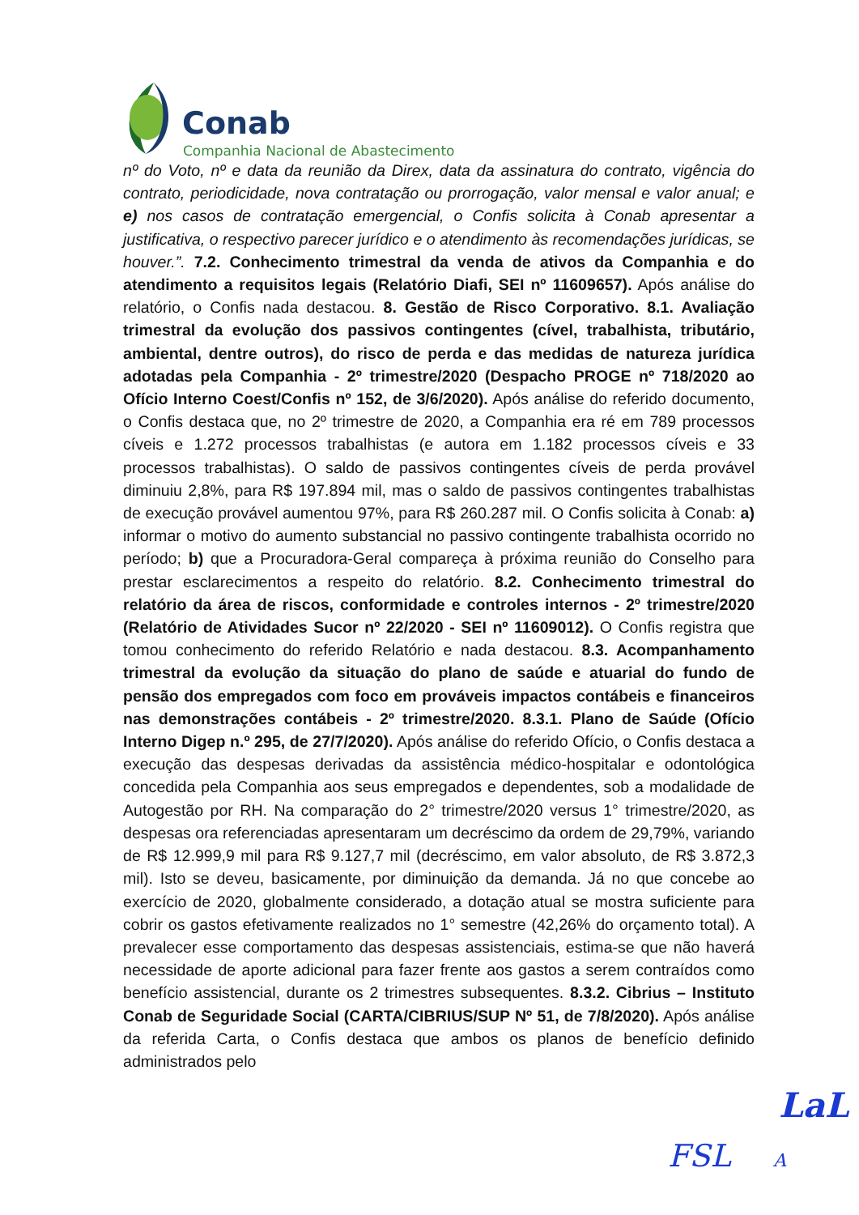Conab
Companhia Nacional de Abastecimento
nº do Voto, nº e data da reunião da Direx, data da assinatura do contrato, vigência do contrato, periodicidade, nova contratação ou prorrogação, valor mensal e valor anual; e e) nos casos de contratação emergencial, o Confis solicita à Conab apresentar a justificativa, o respectivo parecer jurídico e o atendimento às recomendações jurídicas, se houver.”. 7.2. Conhecimento trimestral da venda de ativos da Companhia e do atendimento a requisitos legais (Relatório Diafi, SEI nº 11609657). Após análise do relatório, o Confis nada destacou. 8. Gestão de Risco Corporativo. 8.1. Avaliação trimestral da evolução dos passivos contingentes (cível, trabalhista, tributário, ambiental, dentre outros), do risco de perda e das medidas de natureza jurídica adotadas pela Companhia - 2º trimestre/2020 (Despacho PROGE nº 718/2020 ao Ofício Interno Coest/Confis nº 152, de 3/6/2020). Após análise do referido documento, o Confis destaca que, no 2º trimestre de 2020, a Companhia era ré em 789 processos cíveis e 1.272 processos trabalhistas (e autora em 1.182 processos cíveis e 33 processos trabalhistas). O saldo de passivos contingentes cíveis de perda provável diminuiu 2,8%, para R$ 197.894 mil, mas o saldo de passivos contingentes trabalhistas de execução provável aumentou 97%, para R$ 260.287 mil. O Confis solicita à Conab: a) informar o motivo do aumento substancial no passivo contingente trabalhista ocorrido no período; b) que a Procuradora-Geral compareça à próxima reunião do Conselho para prestar esclarecimentos a respeito do relatório. 8.2. Conhecimento trimestral do relatório da área de riscos, conformidade e controles internos - 2º trimestre/2020 (Relatório de Atividades Sucor nº 22/2020 - SEI nº 11609012). O Confis registra que tomou conhecimento do referido Relatório e nada destacou. 8.3. Acompanhamento trimestral da evolução da situação do plano de saúde e atuarial do fundo de pensão dos empregados com foco em prováveis impactos contábeis e financeiros nas demonstrações contábeis - 2º trimestre/2020. 8.3.1. Plano de Saúde (Ofício Interno Digep n.º 295, de 27/7/2020). Após análise do referido Ofício, o Confis destaca a execução das despesas derivadas da assistência médico-hospitalar e odontológica concedida pela Companhia aos seus empregados e dependentes, sob a modalidade de Autogestão por RH. Na comparação do 2° trimestre/2020 versus 1° trimestre/2020, as despesas ora referenciadas apresentaram um decréscimo da ordem de 29,79%, variando de R$ 12.999,9 mil para R$ 9.127,7 mil (decréscimo, em valor absoluto, de R$ 3.872,3 mil). Isto se deveu, basicamente, por diminuição da demanda. Já no que concebe ao exercício de 2020, globalmente considerado, a dotação atual se mostra suficiente para cobrir os gastos efetivamente realizados no 1° semestre (42,26% do orçamento total). A prevalecer esse comportamento das despesas assistenciais, estima-se que não haverá necessidade de aporte adicional para fazer frente aos gastos a serem contraídos como benefício assistencial, durante os 2 trimestres subsequentes. 8.3.2. Cibrius – Instituto Conab de Seguridade Social (CARTA/CIBRIUS/SUP Nº 51, de 7/8/2020). Após análise da referida Carta, o Confis destaca que ambos os planos de benefício definido administrados pelo
LaL
FSL A